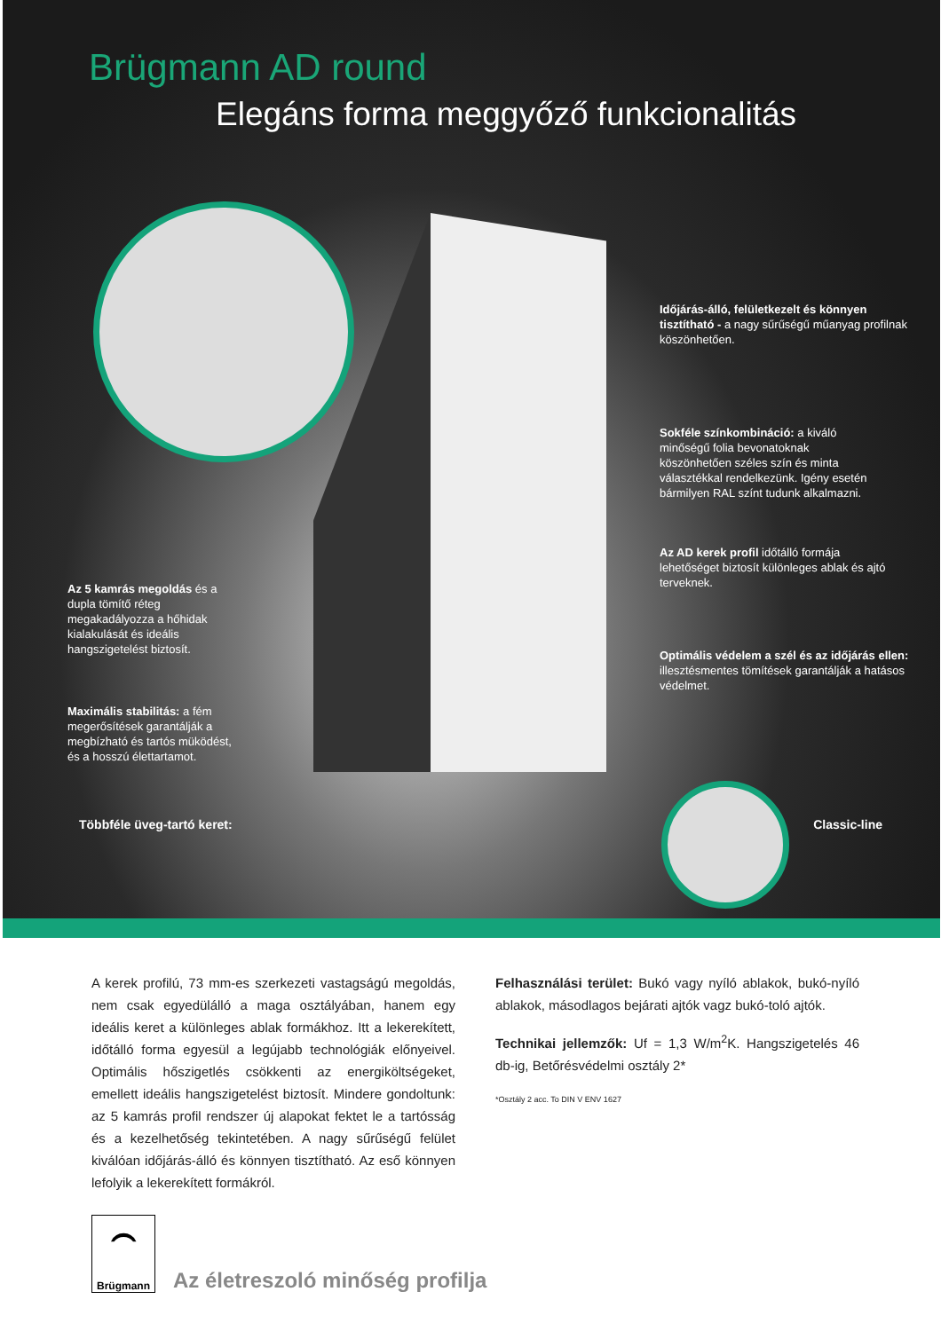Brügmann AD round
Elegáns forma meggyőző funkcionalitás
Időjárás-álló, felületkezelt és könnyen tisztítható - a nagy sűrűségű műanyag profilnak köszönhetően.
Sokféle színkombináció: a kiváló minőségű folia bevonatoknak köszönhetően széles szín és minta választékkal rendelkezünk. Igény esetén bármilyen RAL színt tudunk alkalmazni.
Az AD kerek profil időtálló formája lehetőséget biztosít különleges ablak és ajtó terveknek.
Az 5 kamrás megoldás és a dupla tömítő réteg megakadályozza a hőhidak kialakulását és ideális hangszigetelést biztosít.
Optimális védelem a szél és az időjárás ellen: illesztésmentes tömítések garantálják a hatásos védelmet.
Maximális stabilitás: a fém megerősítések garantálják a megbízható és tartós müködést, és a hosszú élettartamot.
Többféle üveg-tartó keret: Classic-line
A kerek profilú, 73 mm-es szerkezeti vastagságú megoldás, nem csak egyedülálló a maga osztályában, hanem egy ideális keret a különleges ablak formákhoz. Itt a lekerekített, időtálló forma egyesül a legújabb technológiák előnyeivel. Optimális hőszigetlés csökkenti az energiköltségeket, emellett ideális hangszigetelést biztosít. Mindere gondoltunk: az 5 kamrás profil rendszer új alapokat fektet le a tartósság és a kezelhetőség tekintetében. A nagy sűrűségű felület kiválóan időjárás-álló és könnyen tisztítható. Az eső könnyen lefolyik a lekerekített formákról.
Felhasználási terület: Bukó vagy nyíló ablakok, bukó-nyíló ablakok, másodlagos bejárati ajtók vagz bukó-toló ajtók.
Technikai jellemzők: Uf = 1,3 W/m<sup>2</sup>K. Hangszigetelés 46 db-ig, Betőrésvédelmi osztály 2*
*Osztály 2 acc. To DIN V ENV 1627
⏜
Brügmann
Az életreszoló minőség profilja